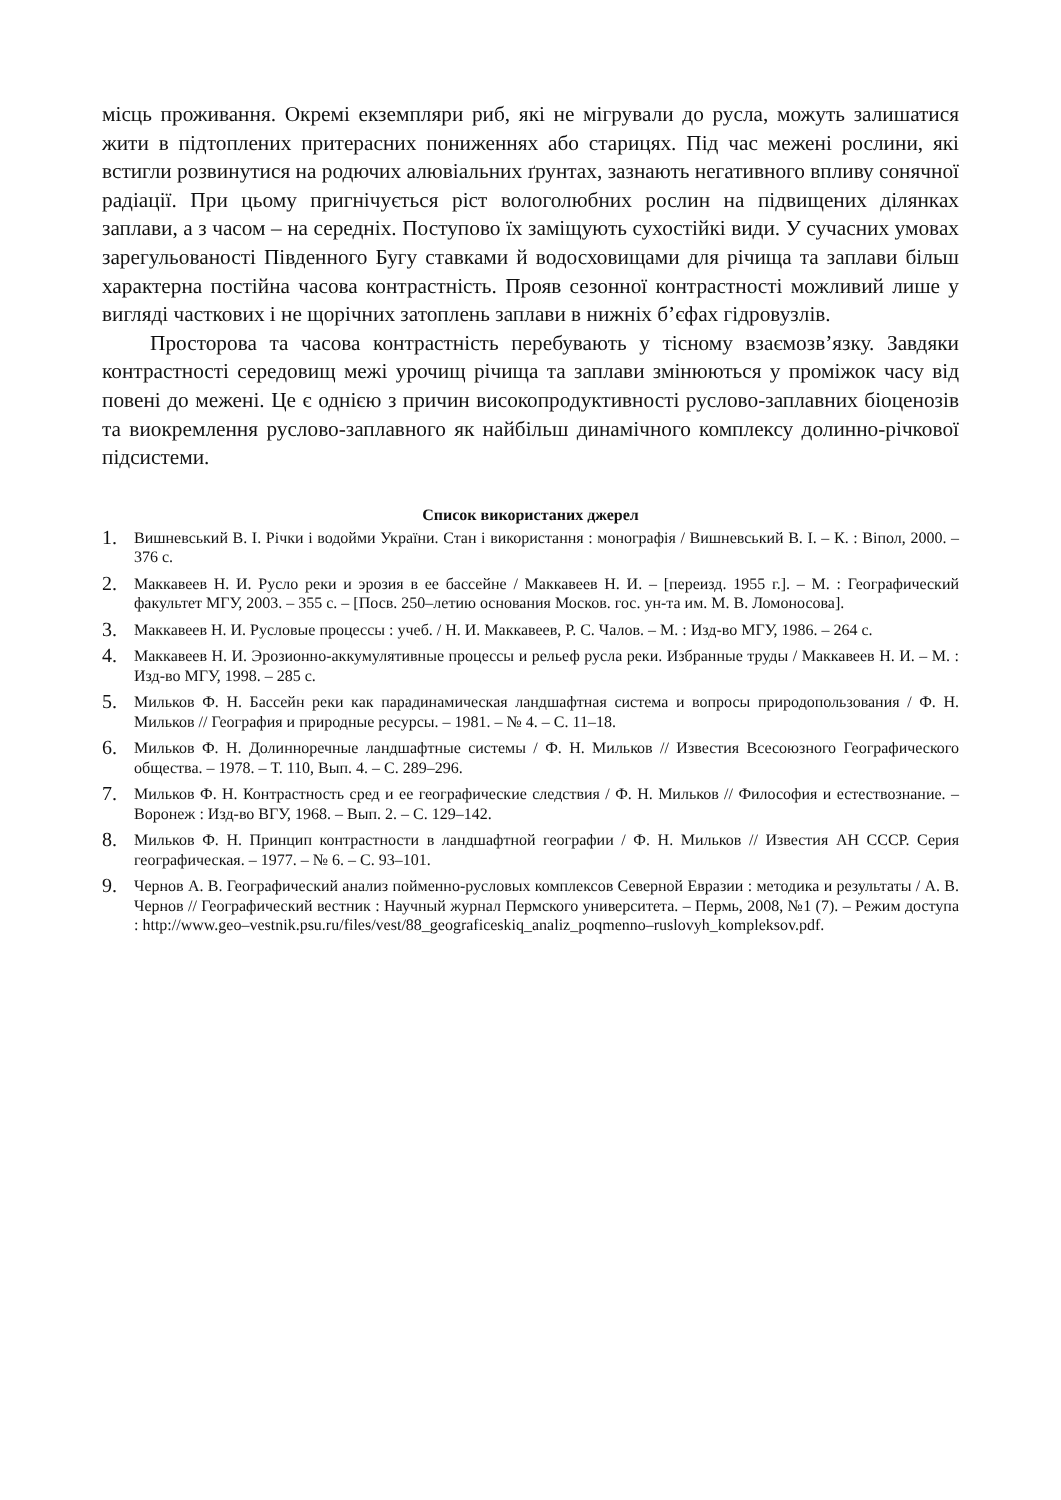місць проживання. Окремі екземпляри риб, які не мігрували до русла, можуть залишатися жити в підтоплених притерасних пониженнях або старицях. Під час межені рослини, які встигли розвинутися на родючих алювіальних ґрунтах, зазнають негативного впливу сонячної радіації. При цьому пригнічується ріст вологолюбних рослин на підвищених ділянках заплави, а з часом – на середніх. Поступово їх заміщують сухостійкі види. У сучасних умовах зарегульованості Південного Бугу ставками й водосховищами для річища та заплави більш характерна постійна часова контрастність. Прояв сезонної контрастності можливий лише у вигляді часткових і не щорічних затоплень заплави в нижніх б’єфах гідровузлів.
Просторова та часова контрастність перебувають у тісному взаємозв’язку. Завдяки контрастності середовищ межі урочищ річища та заплави змінюються у проміжок часу від повені до межені. Це є однією з причин високопродуктивності руслово-заплавних біоценозів та виокремлення руслово-заплавного як найбільш динамічного комплексу долинно-річкової підсистеми.
Список використаних джерел
1. Вишневський В. І. Річки і водойми України. Стан і використання : монографія / Вишневський В. І. – К. : Віпол, 2000. – 376 с.
2. Маккавеев Н. И. Русло реки и эрозия в ее бассейне / Маккавеев Н. И. – [переизд. 1955 г.]. – М. : Географический факультет МГУ, 2003. – 355 с. – [Посв. 250–летию основания Москов. гос. ун-та им. М. В. Ломоносова].
3. Маккавеев Н. И. Русловые процессы : учеб. / Н. И. Маккавеев, Р. С. Чалов. – М. : Изд-во МГУ, 1986. – 264 с.
4. Маккавеев Н. И. Эрозионно-аккумулятивные процессы и рельеф русла реки. Избранные труды / Маккавеев Н. И. – М. : Изд-во МГУ, 1998. – 285 с.
5. Мильков Ф. Н. Бассейн реки как парадинамическая ландшафтная система и вопросы природопользования / Ф. Н. Мильков // География и природные ресурсы. – 1981. – № 4. – С. 11–18.
6. Мильков Ф. Н. Долинноречные ландшафтные системы / Ф. Н. Мильков // Известия Всесоюзного Географического общества. – 1978. – Т. 110, Вып. 4. – С. 289–296.
7. Мильков Ф. Н. Контрастность сред и ее географические следствия / Ф. Н. Мильков // Философия и естествознание. – Воронеж : Изд-во ВГУ, 1968. – Вып. 2. – С. 129–142.
8. Мильков Ф. Н. Принцип контрастности в ландшафтной географии / Ф. Н. Мильков // Известия АН СССР. Серия географическая. – 1977. – № 6. – С. 93–101.
9. Чернов А. В. Географический анализ пойменно-русловых комплексов Северной Евразии : методика и результаты / А. В. Чернов // Географический вестник : Научный журнал Пермского университета. – Пермь, 2008, №1 (7). – Режим доступа : http://www.geo–vestnik.psu.ru/files/vest/88_geograficeskiq_analiz_poqmenno–ruslovyh_kompleksov.pdf.